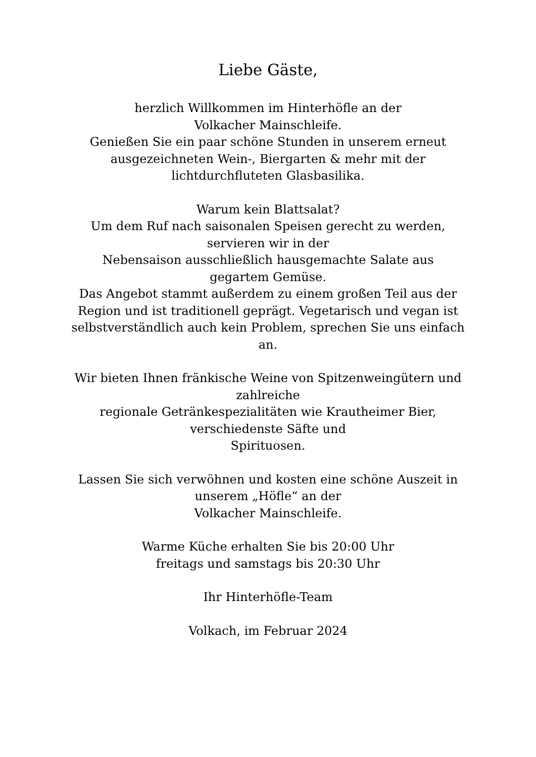Liebe Gäste,
herzlich Willkommen im Hinterhöfle an der
Volkacher Mainschleife.
Genießen Sie ein paar schöne Stunden in unserem erneut
ausgezeichneten Wein-, Biergarten & mehr mit der
lichtdurchfluteten Glasbasilika.
Warum kein Blattsalat?
Um dem Ruf nach saisonalen Speisen gerecht zu werden,
servieren wir in der
Nebensaison ausschließlich hausgemachte Salate aus
gegartem Gemüse.
Das Angebot stammt außerdem zu einem großen Teil aus der
Region und ist traditionell geprägt. Vegetarisch und vegan ist
selbstverständlich auch kein Problem, sprechen Sie uns einfach
an.
Wir bieten Ihnen fränkische Weine von Spitzenweingütern und
zahlreiche
regionale Getränkespezialitäten wie Krautheimer Bier,
verschiedenste Säfte und
Spirituosen.
Lassen Sie sich verwöhnen und kosten eine schöne Auszeit in
unserem „Höfle“ an der
Volkacher Mainschleife.
Warme Küche erhalten Sie bis 20:00 Uhr
freitags und samstags bis 20:30 Uhr
Ihr Hinterhöfle-Team
Volkach, im Februar 2024